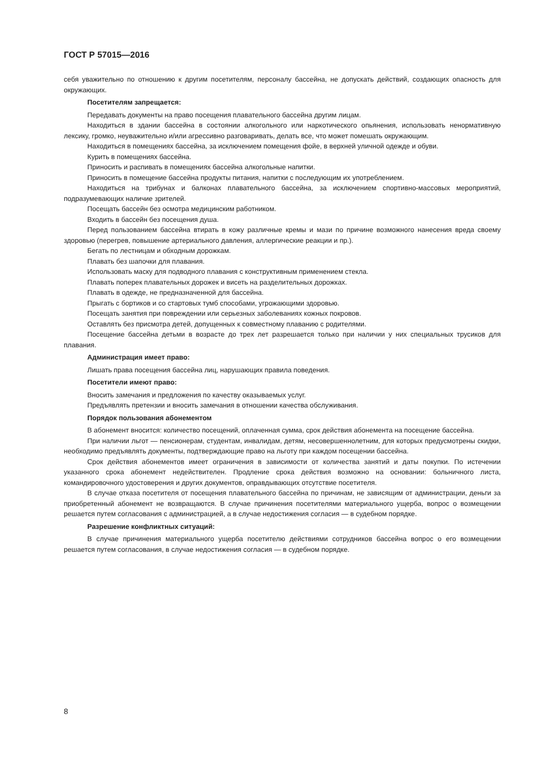ГОСТ Р 57015—2016
себя уважительно по отношению к другим посетителям, персоналу бассейна, не допускать действий, создающих опасность для окружающих.
Посетителям запрещается:
Передавать документы на право посещения плавательного бассейна другим лицам.
Находиться в здании бассейна в состоянии алкогольного или наркотического опьянения, использовать ненормативную лексику, громко, неуважительно и/или агрессивно разговаривать, делать все, что может помешать окружающим.
Находиться в помещениях бассейна, за исключением помещения фойе, в верхней уличной одежде и обуви.
Курить в помещениях бассейна.
Приносить и распивать в помещениях бассейна алкогольные напитки.
Приносить в помещение бассейна продукты питания, напитки с последующим их употреблением.
Находиться на трибунах и балконах плавательного бассейна, за исключением спортивно-массовых мероприятий, подразумевающих наличие зрителей.
Посещать бассейн без осмотра медицинским работником.
Входить в бассейн без посещения душа.
Перед пользованием бассейна втирать в кожу различные кремы и мази по причине возможного нанесения вреда своему здоровью (перегрев, повышение артериального давления, аллергические реакции и пр.).
Бегать по лестницам и обходным дорожкам.
Плавать без шапочки для плавания.
Использовать маску для подводного плавания с конструктивным применением стекла.
Плавать поперек плавательных дорожек и висеть на разделительных дорожках.
Плавать в одежде, не предназначенной для бассейна.
Прыгать с бортиков и со стартовых тумб способами, угрожающими здоровью.
Посещать занятия при повреждении или серьезных заболеваниях кожных покровов.
Оставлять без присмотра детей, допущенных к совместному плаванию с родителями.
Посещение бассейна детьми в возрасте до трех лет разрешается только при наличии у них специальных трусиков для плавания.
Администрация имеет право:
Лишать права посещения бассейна лиц, нарушающих правила поведения.
Посетители имеют право:
Вносить замечания и предложения по качеству оказываемых услуг.
Предъявлять претензии и вносить замечания в отношении качества обслуживания.
Порядок пользования абонементом
В абонемент вносится: количество посещений, оплаченная сумма, срок действия абонемента на посещение бассейна.
При наличии льгот — пенсионерам, студентам, инвалидам, детям, несовершеннолетним, для которых предусмотрены скидки, необходимо предъявлять документы, подтверждающие право на льготу при каждом посещении бассейна.
Срок действия абонементов имеет ограничения в зависимости от количества занятий и даты покупки. По истечении указанного срока абонемент недействителен. Продление срока действия возможно на основании: больничного листа, командировочного удостоверения и других документов, оправдывающих отсутствие посетителя.
В случае отказа посетителя от посещения плавательного бассейна по причинам, не зависящим от администрации, деньги за приобретенный абонемент не возвращаются. В случае причинения посетителями материального ущерба, вопрос о возмещении решается путем согласования с администрацией, а в случае недостижения согласия — в судебном порядке.
Разрешение конфликтных ситуаций:
В случае причинения материального ущерба посетителю действиями сотрудников бассейна вопрос о его возмещении решается путем согласования, в случае недостижения согласия — в судебном порядке.
8